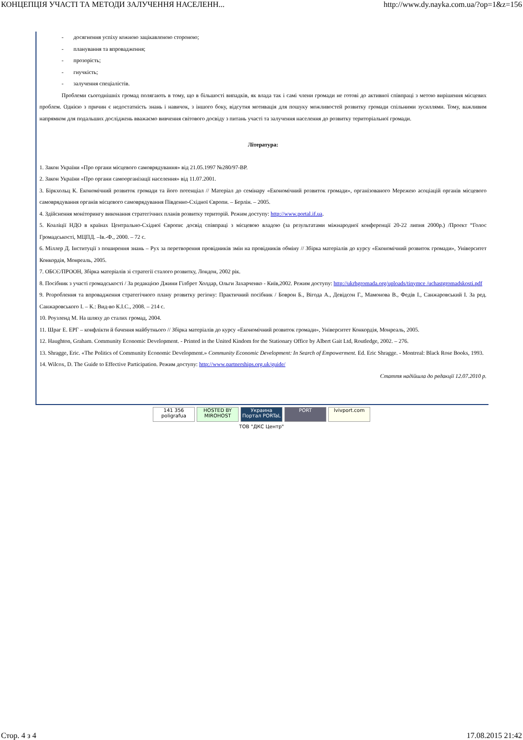КОНЦЕПЦІЯ УЧАСТІ ТА МЕТОДИ ЗАЛУЧЕННЯ НАСЕЛЕНН... http://www.dy.nayka.com.ua/?op=1&z=156
- досягнення успіху кожною зацікавленою стороною;
- планування та впровадження;
- прозорість;
- гнучкість;
- залучення спеціалістів.
Проблеми сьогоднішніх громад полягають в тому, що в більшості випадків, як влада так і самі члени громади не готові до активної співпраці з метою вирішення місцевих проблем. Однією з причин є недостатність знань і навичок, з іншого боку, відсутня мотивація для пошуку можливостей розвитку громади спільними зусиллями. Тому, важливим напрямком для подальших досліджень вважаємо вивчення світового досвіду з питань участі та залучення населення до розвитку територіальної громади.
Література:
1. Закон України «Про органи місцевого самоврядування» від 21.05.1997 №280/97-ВР.
2. Закон України «Про органи самоорганізації населення» від 11.07.2001.
3. Біркхольц К. Економічний розвиток громади та його потенціал // Матеріал до семінару «Економічний розвиток громади», організованого Мережею асоціацій органів місцевого самоврядування органів місцевого самоврядування Південно-Східної Європи. – Берлін. – 2005.
4. Здійснення моніторингу виконання стратегічних планів розвитку територій. Режим доступу: http://www.portal.if.ua.
5. Коаліції НДО в країнах Центрально-Східної Європи: досвід співпраці з місцевою владою (за результатами міжнародної конференції 20-22 липня 2000р.) /Проект “Голос Громадськості, МЦПД. –Ів.-Ф., 2000. – 72 с.
6. Міллер Д. Інституції з поширення знань – Рух за перетворення провідників змін на провідників обміну // Збірка матеріалів до курсу «Економічний розвиток громади», Університет Конкордія, Монреаль, 2005.
7. ОБСЄ/ПРООН, Збірка матеріалів зі стратегії сталого розвитку, Лондон, 2002 рік.
8. Посібник з участі громадськості / За редакцією Джини Гілбрет Холдар, Ольги Захарченко - Київ,2002. Режим доступу: http://ukrhgromada.org/uploads/tinymce /uchastgromadskosti.pdf
9. Розроблення та впровадження стратегічного плану розвитку регіону: Практичний посібник / Боврон Б., Вігода А., Девідсон Г., Мамонова В., Федів І., Санжаровський І. За ред. Санжаровського І. – К.: Вид-во К.І.С., 2008. – 214 с.
10. Роузленд М. На шляху до сталих громад, 2004.
11. Шраг Е. ЕРГ – конфлікти й бачення майбутнього // Збірка матеріалів до курсу «Економічний розвиток громади», Університет Конкордія, Монреаль, 2005.
12. Haughton, Graham. Community Economic Development. - Printed in the United Kindom for the Stationary Office by Albert Gait Ltd, Routledge, 2002. – 276.
13. Shragge, Eric. «The Politics of Community Economic Development.» Community Economic Development: In Search of Empowerment. Ed. Eric Shragge. - Montreal: Black Rose Books, 1993.
14. Wilcox, D. The Guide to Effective Participation. Режим доступу: http://www.partnerships.org.uk/guide/
Стаття надійшла до редакції 12.07.2010 р.
141 356 poligrafua HOSTED BY MIROHOST Украина Портал PORTaL PORT lvivport.com
ТОВ "ДКС Центр"
Стор. 4 з 4 17.08.2015 21:42